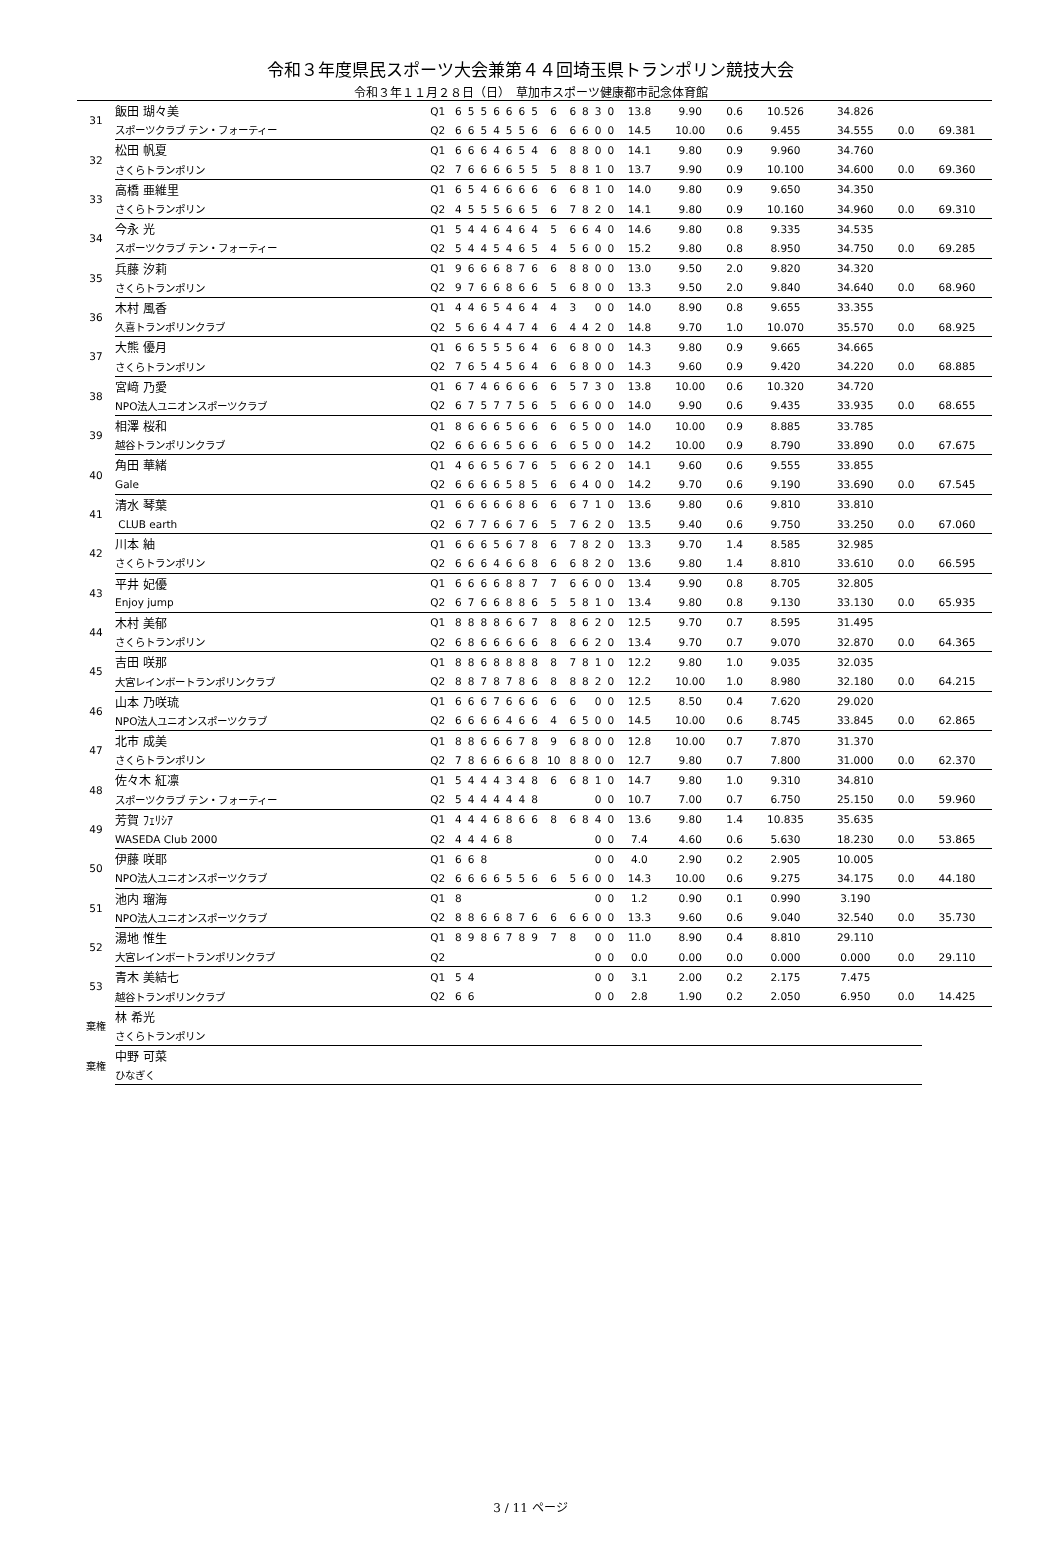令和３年度県民スポーツ大会兼第４４回埼玉県トランポリン競技大会
令和３年１１月２８日（日）　草加市スポーツ健康都市記念体育館
| 31 | 飯田 瑚々美 | Q1 | 6 | 5 | 5 | 6 | 6 | 6 | 5 | 6 | 6 | 8 | 3 | 0 | 13.8 | 9.90 | 0.6 | 10.526 | 34.826 | | |
| | スポーツクラブ テン・フォーティー | Q2 | 6 | 6 | 5 | 4 | 5 | 5 | 6 | 6 | 6 | 6 | 0 | 0 | 14.5 | 10.00 | 0.6 | 9.455 | 34.555 | 0.0 | 69.381 |
| 32 | 松田 帆夏 | Q1 | 6 | 6 | 6 | 4 | 6 | 5 | 4 | 6 | 8 | 8 | 0 | 0 | 14.1 | 9.80 | 0.9 | 9.960 | 34.760 | | |
| | さくらトランポリン | Q2 | 7 | 6 | 6 | 6 | 6 | 5 | 5 | 5 | 8 | 8 | 1 | 0 | 13.7 | 9.90 | 0.9 | 10.100 | 34.600 | 0.0 | 69.360 |
| 33 | 高橋 亜維里 | Q1 | 6 | 5 | 4 | 6 | 6 | 6 | 6 | 6 | 6 | 8 | 1 | 0 | 14.0 | 9.80 | 0.9 | 9.650 | 34.350 | | |
| | さくらトランポリン | Q2 | 4 | 5 | 5 | 5 | 6 | 6 | 5 | 6 | 7 | 8 | 2 | 0 | 14.1 | 9.80 | 0.9 | 10.160 | 34.960 | 0.0 | 69.310 |
| 34 | 今永 光 | Q1 | 5 | 4 | 4 | 6 | 4 | 6 | 4 | 5 | 6 | 6 | 4 | 0 | 14.6 | 9.80 | 0.8 | 9.335 | 34.535 | | |
| | スポーツクラブ テン・フォーティー | Q2 | 5 | 4 | 4 | 5 | 4 | 6 | 5 | 4 | 5 | 6 | 0 | 0 | 15.2 | 9.80 | 0.8 | 8.950 | 34.750 | 0.0 | 69.285 |
| 35 | 兵藤 汐莉 | Q1 | 9 | 6 | 6 | 6 | 8 | 7 | 6 | 6 | 8 | 8 | 0 | 0 | 13.0 | 9.50 | 2.0 | 9.820 | 34.320 | | |
| | さくらトランポリン | Q2 | 9 | 7 | 6 | 6 | 8 | 6 | 6 | 5 | 6 | 8 | 0 | 0 | 13.3 | 9.50 | 2.0 | 9.840 | 34.640 | 0.0 | 68.960 |
| 36 | 木村 風香 | Q1 | 4 | 4 | 6 | 5 | 4 | 6 | 4 | 4 | 3 | | 0 | 0 | 14.0 | 8.90 | 0.8 | 9.655 | 33.355 | | |
| | 久喜トランポリンクラブ | Q2 | 5 | 6 | 6 | 4 | 4 | 7 | 4 | 6 | 4 | 4 | 2 | 0 | 14.8 | 9.70 | 1.0 | 10.070 | 35.570 | 0.0 | 68.925 |
| 37 | 大熊 優月 | Q1 | 6 | 6 | 5 | 5 | 5 | 6 | 4 | 6 | 6 | 8 | 0 | 0 | 14.3 | 9.80 | 0.9 | 9.665 | 34.665 | | |
| | さくらトランポリン | Q2 | 7 | 6 | 5 | 4 | 5 | 6 | 4 | 6 | 6 | 8 | 0 | 0 | 14.3 | 9.60 | 0.9 | 9.420 | 34.220 | 0.0 | 68.885 |
| 38 | 宮﨑 乃愛 | Q1 | 6 | 7 | 4 | 6 | 6 | 6 | 6 | 6 | 5 | 7 | 3 | 0 | 13.8 | 10.00 | 0.6 | 10.320 | 34.720 | | |
| | NPO法人ユニオンスポーツクラブ | Q2 | 6 | 7 | 5 | 7 | 7 | 5 | 6 | 5 | 6 | 6 | 0 | 0 | 14.0 | 9.90 | 0.6 | 9.435 | 33.935 | 0.0 | 68.655 |
| 39 | 相澤 桜和 | Q1 | 8 | 6 | 6 | 6 | 5 | 6 | 6 | 6 | 6 | 5 | 0 | 0 | 14.0 | 10.00 | 0.9 | 8.885 | 33.785 | | |
| | 越谷トランポリンクラブ | Q2 | 6 | 6 | 6 | 6 | 5 | 6 | 6 | 6 | 6 | 5 | 0 | 0 | 14.2 | 10.00 | 0.9 | 8.790 | 33.890 | 0.0 | 67.675 |
| 40 | 角田 華緒 | Q1 | 4 | 6 | 6 | 5 | 6 | 7 | 6 | 5 | 6 | 6 | 2 | 0 | 14.1 | 9.60 | 0.6 | 9.555 | 33.855 | | |
| | Gale | Q2 | 6 | 6 | 6 | 6 | 5 | 8 | 5 | 6 | 6 | 4 | 0 | 0 | 14.2 | 9.70 | 0.6 | 9.190 | 33.690 | 0.0 | 67.545 |
| 41 | 清水 琴葉 | Q1 | 6 | 6 | 6 | 6 | 6 | 8 | 6 | 6 | 6 | 7 | 1 | 0 | 13.6 | 9.80 | 0.6 | 9.810 | 33.810 | | |
| | CLUB earth | Q2 | 6 | 7 | 7 | 6 | 6 | 7 | 6 | 5 | 7 | 6 | 2 | 0 | 13.5 | 9.40 | 0.6 | 9.750 | 33.250 | 0.0 | 67.060 |
| 42 | 川本 紬 | Q1 | 6 | 6 | 6 | 5 | 6 | 7 | 8 | 6 | 7 | 8 | 2 | 0 | 13.3 | 9.70 | 1.4 | 8.585 | 32.985 | | |
| | さくらトランポリン | Q2 | 6 | 6 | 6 | 4 | 6 | 6 | 8 | 6 | 6 | 8 | 2 | 0 | 13.6 | 9.80 | 1.4 | 8.810 | 33.610 | 0.0 | 66.595 |
| 43 | 平井 妃優 | Q1 | 6 | 6 | 6 | 6 | 8 | 8 | 7 | 7 | 6 | 6 | 0 | 0 | 13.4 | 9.90 | 0.8 | 8.705 | 32.805 | | |
| | Enjoy jump | Q2 | 6 | 7 | 6 | 6 | 8 | 8 | 6 | 5 | 5 | 8 | 1 | 0 | 13.4 | 9.80 | 0.8 | 9.130 | 33.130 | 0.0 | 65.935 |
| 44 | 木村 美郁 | Q1 | 8 | 8 | 8 | 8 | 6 | 6 | 7 | 8 | 8 | 6 | 2 | 0 | 12.5 | 9.70 | 0.7 | 8.595 | 31.495 | | |
| | さくらトランポリン | Q2 | 6 | 8 | 6 | 6 | 6 | 6 | 6 | 8 | 6 | 6 | 2 | 0 | 13.4 | 9.70 | 0.7 | 9.070 | 32.870 | 0.0 | 64.365 |
| 45 | 吉田 咲那 | Q1 | 8 | 8 | 6 | 8 | 8 | 8 | 8 | 8 | 7 | 8 | 1 | 0 | 12.2 | 9.80 | 1.0 | 9.035 | 32.035 | | |
| | 大宮レインボートランポリンクラブ | Q2 | 8 | 8 | 7 | 8 | 7 | 8 | 6 | 8 | 8 | 8 | 2 | 0 | 12.2 | 10.00 | 1.0 | 8.980 | 32.180 | 0.0 | 64.215 |
| 46 | 山本 乃咲琉 | Q1 | 6 | 6 | 6 | 7 | 6 | 6 | 6 | 6 | 6 | | 0 | 0 | 12.5 | 8.50 | 0.4 | 7.620 | 29.020 | | |
| | NPO法人ユニオンスポーツクラブ | Q2 | 6 | 6 | 6 | 6 | 4 | 6 | 6 | 4 | 6 | 5 | 0 | 0 | 14.5 | 10.00 | 0.6 | 8.745 | 33.845 | 0.0 | 62.865 |
| 47 | 北市 成美 | Q1 | 8 | 8 | 6 | 6 | 6 | 7 | 8 | 9 | 6 | 8 | 0 | 0 | 12.8 | 10.00 | 0.7 | 7.870 | 31.370 | | |
| | さくらトランポリン | Q2 | 7 | 8 | 6 | 6 | 6 | 6 | 8 | 10 | 8 | 8 | 0 | 0 | 12.7 | 9.80 | 0.7 | 7.800 | 31.000 | 0.0 | 62.370 |
| 48 | 佐々木 紅凛 | Q1 | 5 | 4 | 4 | 4 | 3 | 4 | 8 | 6 | 6 | 8 | 1 | 0 | 14.7 | 9.80 | 1.0 | 9.310 | 34.810 | | |
| | スポーツクラブ テン・フォーティー | Q2 | 5 | 4 | 4 | 4 | 4 | 4 | 8 | | | | 0 | 0 | 10.7 | 7.00 | 0.7 | 6.750 | 25.150 | 0.0 | 59.960 |
| 49 | 芳賀 ﾌｪﾘｼｱ | Q1 | 4 | 4 | 4 | 6 | 8 | 6 | 6 | 8 | 6 | 8 | 4 | 0 | 13.6 | 9.80 | 1.4 | 10.835 | 35.635 | | |
| | WASEDA Club 2000 | Q2 | 4 | 4 | 4 | 6 | 8 | | | | | | 0 | 0 | 7.4 | 4.60 | 0.6 | 5.630 | 18.230 | 0.0 | 53.865 |
| 50 | 伊藤 咲耶 | Q1 | 6 | 6 | 8 | | | | | | | | 0 | 0 | 4.0 | 2.90 | 0.2 | 2.905 | 10.005 | | |
| | NPO法人ユニオンスポーツクラブ | Q2 | 6 | 6 | 6 | 6 | 5 | 5 | 6 | 6 | 5 | 6 | 0 | 0 | 14.3 | 10.00 | 0.6 | 9.275 | 34.175 | 0.0 | 44.180 |
| 51 | 池内 瑠海 | Q1 | 8 | | | | | | | | | | 0 | 0 | 1.2 | 0.90 | 0.1 | 0.990 | 3.190 | | |
| | NPO法人ユニオンスポーツクラブ | Q2 | 8 | 8 | 6 | 6 | 8 | 7 | 6 | 6 | 6 | 6 | 0 | 0 | 13.3 | 9.60 | 0.6 | 9.040 | 32.540 | 0.0 | 35.730 |
| 52 | 湯地 惟生 | Q1 | 8 | 9 | 8 | 6 | 7 | 8 | 9 | 7 | 8 | | 0 | 0 | 11.0 | 8.90 | 0.4 | 8.810 | 29.110 | | |
| | 大宮レインボートランポリンクラブ | Q2 | | | | | | | | | | | 0 | 0 | 0.0 | 0.00 | 0.0 | 0.000 | 0.000 | 0.0 | 29.110 |
| 53 | 青木 美結七 | Q1 | 5 | 4 | | | | | | | | | 0 | 0 | 3.1 | 2.00 | 0.2 | 2.175 | 7.475 | | |
| | 越谷トランポリンクラブ | Q2 | 6 | 6 | | | | | | | | | 0 | 0 | 2.8 | 1.90 | 0.2 | 2.050 | 6.950 | 0.0 | 14.425 |
| 棄権 | 林 希光 | | | | | | | | | | | | | | | | | | | | |
| | さくらトランポリン | | | | | | | | | | | | | | | | | | | | |
| 棄権 | 中野 可菜 | | | | | | | | | | | | | | | | | | | | |
| | ひなぎく | | | | | | | | | | | | | | | | | | | | |
3 / 11 ページ